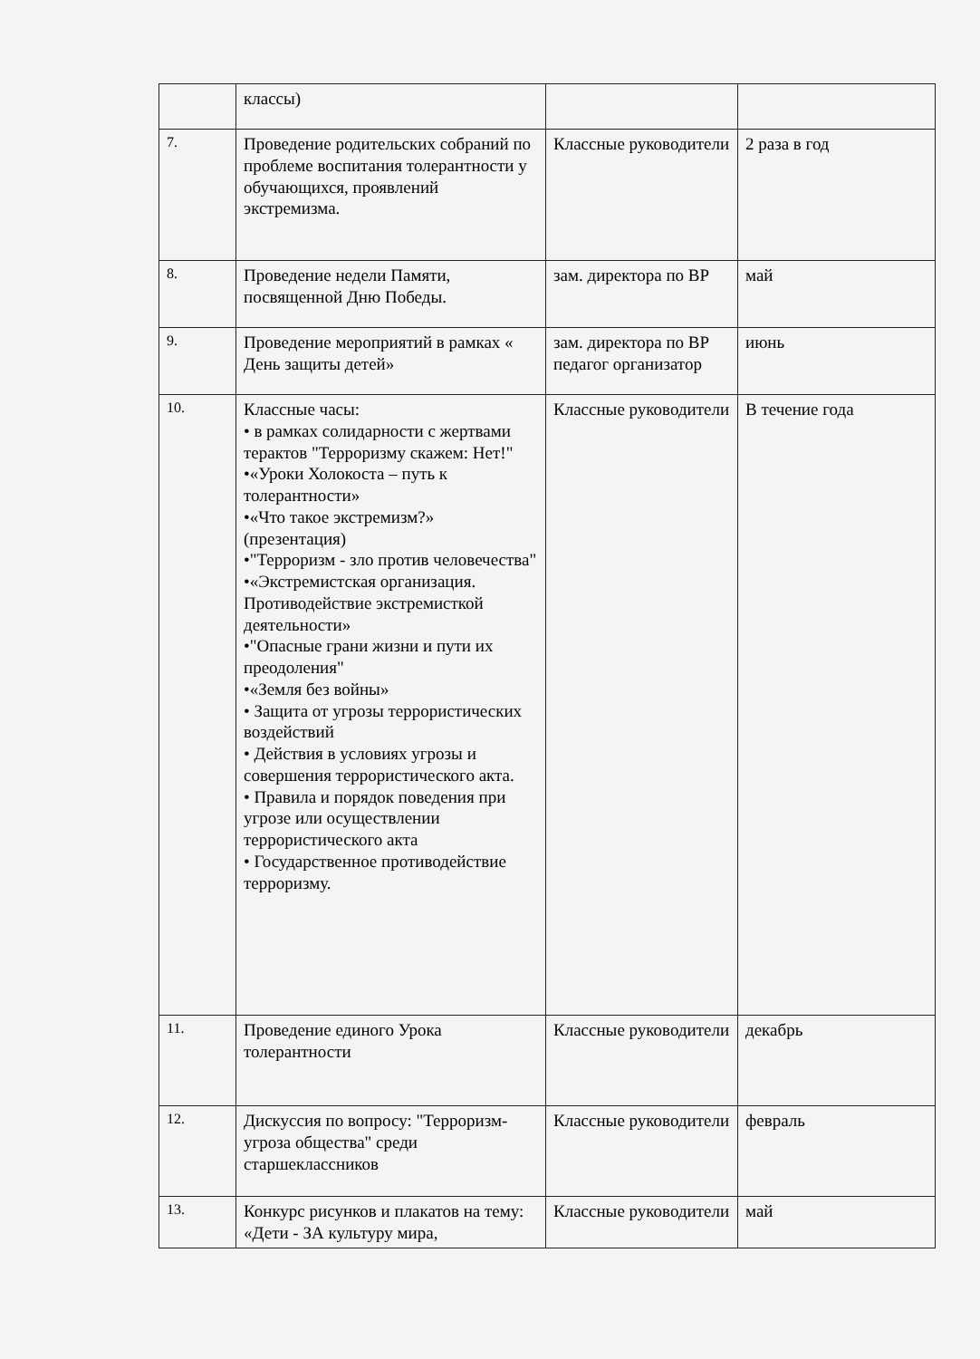| | классы) | | |
| 7. | Проведение родительских собраний по проблеме воспитания толерантности у обучающихся, проявлений экстремизма. | Классные руководители | 2 раза в год |
| 8. | Проведение недели Памяти, посвященной Дню Победы. | зам. директора по ВР | май |
| 9. | Проведение мероприятий в рамках « День защиты детей» | зам. директора по ВР педагог организатор | июнь |
| 10. | Классные часы: • в рамках солидарности с жертвами терактов "Терроризму скажем: Нет!" •«Уроки Холокоста – путь к толерантности» •«Что такое экстремизм?» (презентация) •"Терроризм - зло против человечества" •«Экстремистская организация. Противодействие экстремисткой деятельности» •"Опасные грани жизни и пути их преодоления" •«Земля без войны» • Защита от угрозы террористических воздействий • Действия в условиях угрозы и совершения террористического акта. • Правила и порядок поведения при угрозе или осуществлении террористического акта • Государственное противодействие терроризму. | Классные руководители | В течение года |
| 11. | Проведение единого Урока толерантности | Классные руководители | декабрь |
| 12. | Дискуссия по вопросу: "Терроризм-угроза общества" среди старшеклассников | Классные руководители | февраль |
| 13. | Конкурс рисунков и плакатов на тему: «Дети - ЗА культуру мира, | Классные руководители | май |